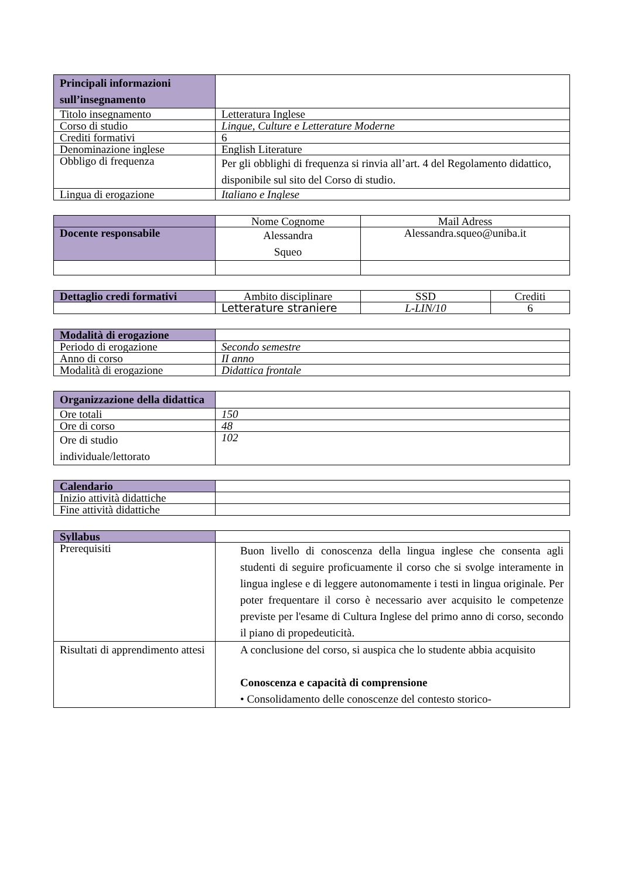| Principali informazioni sull’insegnamento | |
| Titolo insegnamento | Letteratura Inglese |
| Corso di studio | Lingue, Culture e Letterature Moderne |
| Crediti formativi | 6 |
| Denominazione inglese | English Literature |
| Obbligo di frequenza | Per gli obblighi di frequenza si rinvia all’art. 4 del Regolamento didattico, disponibile sul sito del Corso di studio. |
| Lingua di erogazione | Italiano e Inglese |
| | Nome Cognome | Mail Adress |
| Docente responsabile | Alessandra Squeo | Alessandra.squeo@uniba.it |
| Dettaglio credi formativi | Ambito disciplinare | SSD | Crediti |
| | Letterature straniere | L-LIN/10 | 6 |
| Modalità di erogazione | |
| Periodo di erogazione | Secondo semestre |
| Anno di corso | II anno |
| Modalità di erogazione | Didattica frontale |
| Organizzazione della didattica | |
| Ore totali | 150 |
| Ore di corso | 48 |
| Ore di studio individuale/lettorato | 102 |
| Calendario | |
| Inizio attività didattiche | |
| Fine attività didattiche | |
| Syllabus | |
| Prerequisiti | Buon livello di conoscenza della lingua inglese che consenta agli studenti di seguire proficuamente il corso che si svolge interamente in lingua inglese e di leggere autonomamente i testi in lingua originale. Per poter frequentare il corso è necessario aver acquisito le competenze previste per l'esame di Cultura Inglese del primo anno di corso, secondo il piano di propedeuticità. |
| Risultati di apprendimento attesi | A conclusione del corso, si auspica che lo studente abbia acquisito Conoscenza e capacità di comprensione • Consolidamento delle conoscenze del contesto storico- |